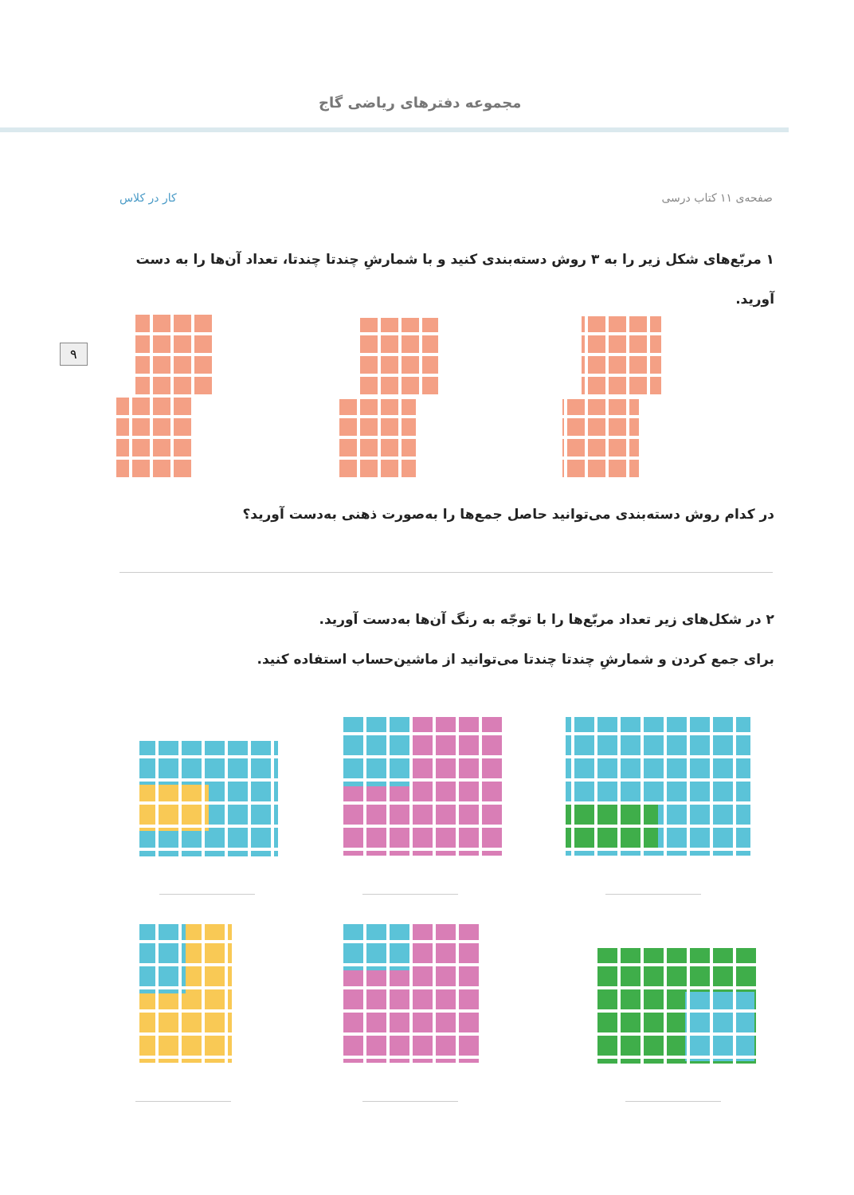مجموعه دفترهای ریاضی گاج
صفحه‌ی ۱۱ کتاب درسی کار در کلاس
۱ مربّع‌های شکل زیر را به ۳ روش دسته‌بندی کنید و با شمارشِ چندتا چندتا، تعداد آن‌ها را به دست آورید.
۹
در کدام روش دسته‌بندی می‌توانید حاصل جمع‌ها را به‌صورت ذهنی به‌دست آورید؟
۲ در شکل‌های زیر تعداد مربّع‌ها را با توجّه به رنگ آن‌ها به‌دست آورید.
برای جمع کردن و شمارشِ چندتا چندتا می‌توانید از ماشین‌حساب استفاده کنید.